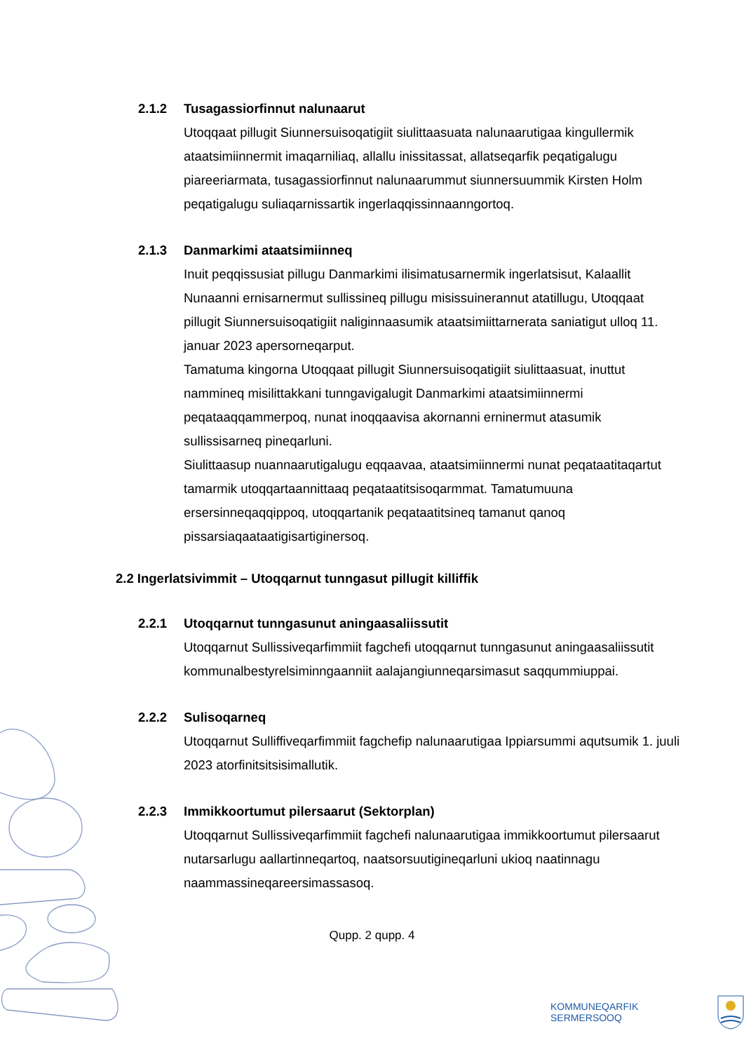2.1.2 Tusagassiorfinnut nalunaarut
Utoqqaat pillugit Siunnersuisoqatigiit siulittaasuata nalunaarutigaa kingullermik ataatsimiinnermit imaqarniliaq, allallu inissitassat, allatseqarfik peqatigalugu piareeriarmata, tusagassiorfinnut nalunaarummut siunnersuummik Kirsten Holm peqatigalugu suliaqarnissartik ingerlaqqissinnaanngortoq.
2.1.3 Danmarkimi ataatsimiinneq
Inuit peqqissusiat pillugu Danmarkimi ilisimatusarnermik ingerlatsisut, Kalaallit Nunaanni ernisarnermut sullissineq pillugu misissuinerannut atatillugu, Utoqqaat pillugit Siunnersuisoqatigiit naliginnaasumik ataatsimiittarnerata saniatigut ulloq 11. januar 2023 apersorneqarput.
Tamatuma kingorna Utoqqaat pillugit Siunnersuisoqatigiit siulittaasuat, inuttut nammineq misilittakkani tunngavigalugit Danmarkimi ataatsimiinnermi peqataaqqammerpoq, nunat inoqqaavisa akornanni erninermut atasumik sullissisarneq pineqarluni.
Siulittaasup nuannaarutigalugu eqqaavaa, ataatsimiinnermi nunat peqataatitaqartut tamarmik utoqqartaannittaaq peqataatitsisoqarmmat. Tamatumuuna ersersinneqaqqippoq, utoqqartanik peqataatitsineq tamanut qanoq pissarsiaqaataatigisartiginersoq.
2.2 Ingerlatsivimmit – Utoqqarnut tunngasut pillugit killiffik
2.2.1 Utoqqarnut tunngasunut aningaasaliissutit
Utoqqarnut Sullissiveqarfimmiit fagchefi utoqqarnut tunngasunut aningaasaliissutit kommunalbestyrelsiminngaanniit aalajangiunneqarsimasut saqqummiuppai.
2.2.2 Sulisoqarneq
Utoqqarnut Sulliffiveqarfimmiit fagchefip nalunaarutigaa Ippiarsummi aqutsumik 1. juuli 2023 atorfinitsitsisimallutik.
2.2.3 Immikkoortumut pilersaarut (Sektorplan)
Utoqqarnut Sullissiveqarfimmiit fagchefi nalunaarutigaa immikkoortumut pilersaarut nutarsarlugu aallartinneqartoq, naatsorsuutigineqarluni ukioq naatinnagu naammassineqareersimassasoq.
Qupp. 2 qupp. 4
KOMMUNEQARFIK SERMERSOOQ